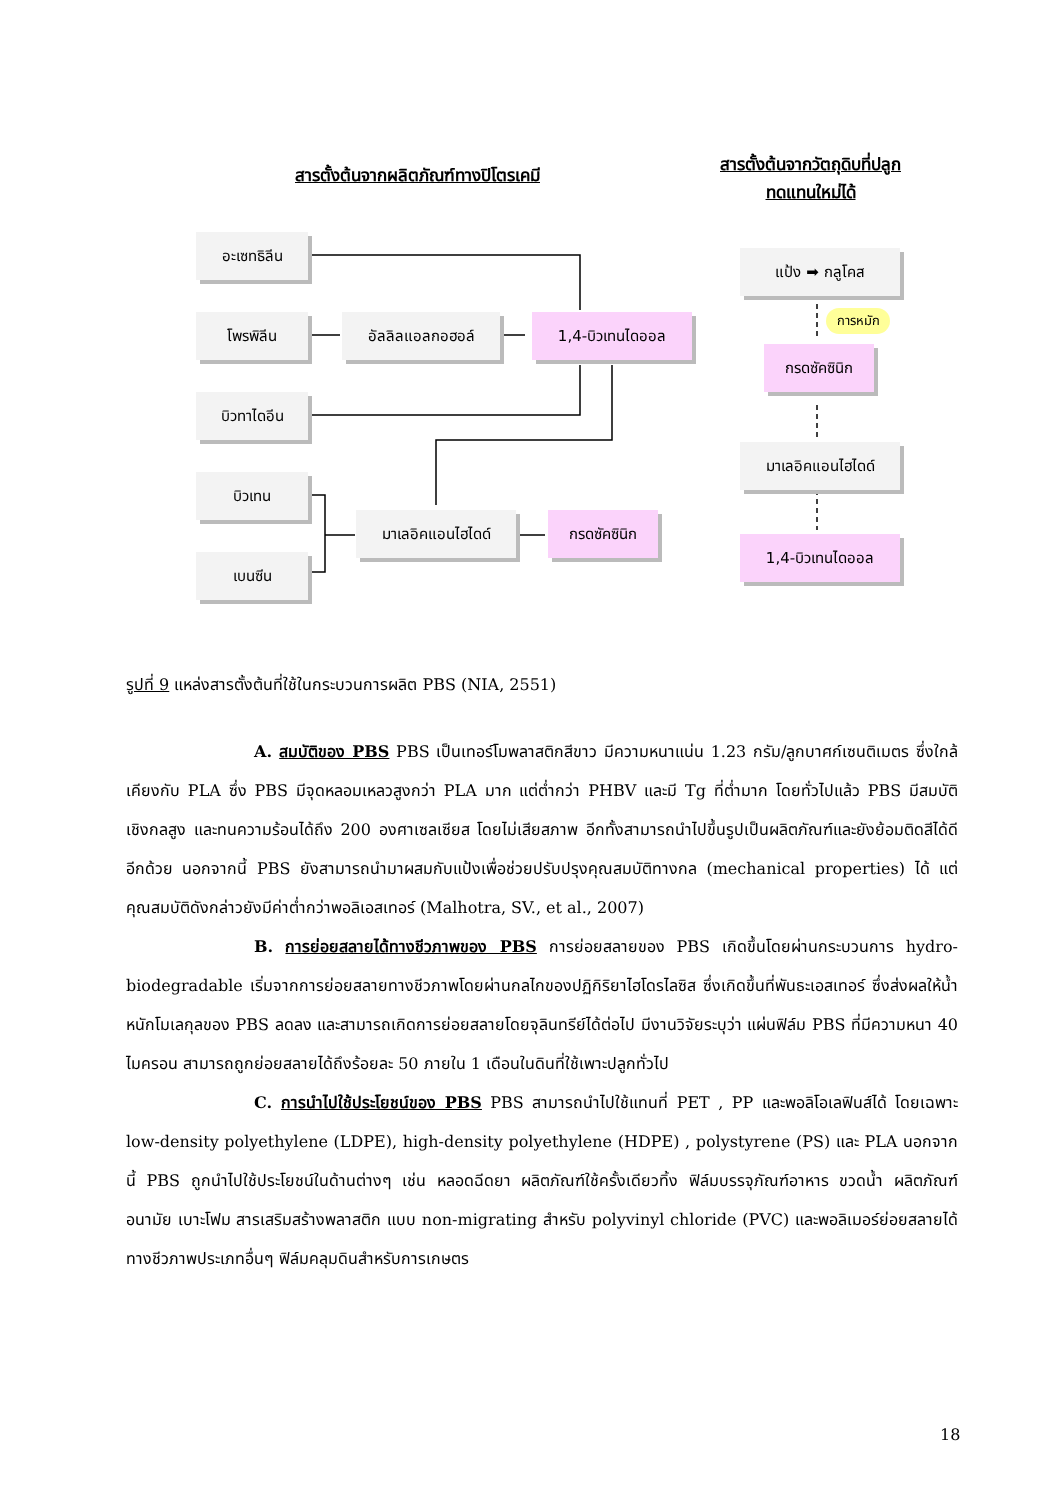สารตั้งต้นจากผลิตภัณฑ์ทางปิโตรเคมี
สารตั้งต้นจากวัตถุดิบที่ปลูก
ทดแทนใหม่ได้
อะเซทธิลีน
โพรพิลีน อัลลิลแอลกอฮอล์ 1,4-บิวเทนไดออล
บิวทาไดอีน
บิวเทน
มาเลอิคแอนไฮไดด์ กรดซัคซินิก
เบนซีน
แป้ง ➡ กลูโคส
การหมัก
กรดซัคซินิก
มาเลอิคแอนไฮไดด์
1,4-บิวเทนไดออล
รูปที่ 9 แหล่งสารตั้งต้นที่ใช้ในกระบวนการผลิต PBS (NIA, 2551)
A. สมบัติของ PBS PBS เป็นเทอร์โมพลาสติกสีขาว มีความหนาแน่น 1.23 กรัม/ลูกบาศก์เซนติเมตร ซึ่งใกล้เคียงกับ PLA ซึ่ง PBS มีจุดหลอมเหลวสูงกว่า PLA มาก แต่ต่ำกว่า PHBV และมี Tg ที่ต่ำมาก โดยทั่วไปแล้ว PBS มีสมบัติเชิงกลสูง และทนความร้อนได้ถึง 200 องศาเซลเซียส โดยไม่เสียสภาพ อีกทั้งสามารถนำไปขึ้นรูปเป็นผลิตภัณฑ์และยังย้อมติดสีได้ดีอีกด้วย นอกจากนี้ PBS ยังสามารถนำมาผสมกับแป้งเพื่อช่วยปรับปรุงคุณสมบัติทางกล (mechanical properties) ได้ แต่คุณสมบัติดังกล่าวยังมีค่าต่ำกว่าพอลิเอสเทอร์ (Malhotra, SV., et al., 2007)
B. การย่อยสลายได้ทางชีวภาพของ PBS การย่อยสลายของ PBS เกิดขึ้นโดยผ่านกระบวนการ hydro-biodegradable เริ่มจากการย่อยสลายทางชีวภาพโดยผ่านกลไกของปฏิกิริยาไฮโดรไลซิส ซึ่งเกิดขึ้นที่พันธะเอสเทอร์ ซึ่งส่งผลให้น้ำหนักโมเลกุลของ PBS ลดลง และสามารถเกิดการย่อยสลายโดยจุลินทรีย์ได้ต่อไป มีงานวิจัยระบุว่า แผ่นฟิล์ม PBS ที่มีความหนา 40 ไมครอน สามารถถูกย่อยสลายได้ถึงร้อยละ 50 ภายใน 1 เดือนในดินที่ใช้เพาะปลูกทั่วไป
C. การนำไปใช้ประโยชน์ของ PBS PBS สามารถนำไปใช้แทนที่ PET , PP และพอลิโอเลฟินส์ได้ โดยเฉพาะ low-density polyethylene (LDPE), high-density polyethylene (HDPE) , polystyrene (PS) และ PLA นอกจากนี้ PBS ถูกนำไปใช้ประโยชน์ในด้านต่างๆ เช่น หลอดฉีดยา ผลิตภัณฑ์ใช้ครั้งเดียวทิ้ง ฟิล์มบรรจุภัณฑ์อาหาร ขวดน้ำ ผลิตภัณฑ์อนามัย เบาะโฟม สารเสริมสร้างพลาสติก แบบ non-migrating สำหรับ polyvinyl chloride (PVC) และพอลิเมอร์ย่อยสลายได้ทางชีวภาพประเภทอื่นๆ ฟิล์มคลุมดินสำหรับการเกษตร
18